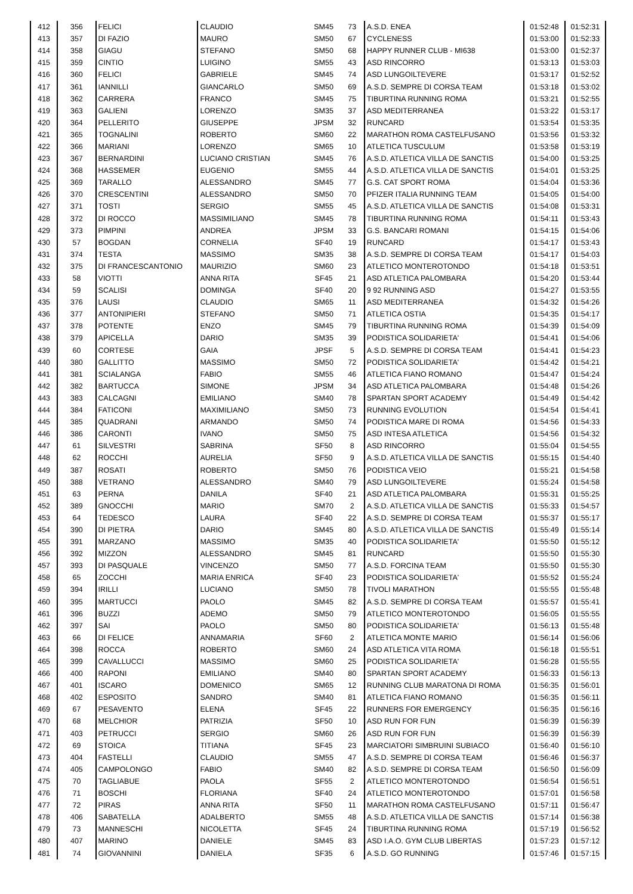| 412 | 356 | FELICI | CLAUDIO | SM45 | 73 | A.S.D. ENEA | 01:52:48 | 01:52:31 |
| 413 | 357 | DI FAZIO | MAURO | SM50 | 67 | CYCLENESS | 01:53:00 | 01:52:33 |
| 414 | 358 | GIAGU | STEFANO | SM50 | 68 | HAPPY RUNNER CLUB - MI638 | 01:53:00 | 01:52:37 |
| 415 | 359 | CINTIO | LUIGINO | SM55 | 43 | ASD RINCORRO | 01:53:13 | 01:53:03 |
| 416 | 360 | FELICI | GABRIELE | SM45 | 74 | ASD LUNGOILTEVERE | 01:53:17 | 01:52:52 |
| 417 | 361 | IANNILLI | GIANCARLO | SM50 | 69 | A.S.D. SEMPRE DI CORSA TEAM | 01:53:18 | 01:53:02 |
| 418 | 362 | CARRERA | FRANCO | SM45 | 75 | TIBURTINA RUNNING ROMA | 01:53:21 | 01:52:55 |
| 419 | 363 | GALIENI | LORENZO | SM35 | 37 | ASD MEDITERRANEA | 01:53:22 | 01:53:17 |
| 420 | 364 | PELLERITO | GIUSEPPE | JPSM | 32 | RUNCARD | 01:53:54 | 01:53:35 |
| 421 | 365 | TOGNALINI | ROBERTO | SM60 | 22 | MARATHON ROMA CASTELFUSANO | 01:53:56 | 01:53:32 |
| 422 | 366 | MARIANI | LORENZO | SM65 | 10 | ATLETICA TUSCULUM | 01:53:58 | 01:53:19 |
| 423 | 367 | BERNARDINI | LUCIANO CRISTIAN | SM45 | 76 | A.S.D. ATLETICA VILLA DE SANCTIS | 01:54:00 | 01:53:25 |
| 424 | 368 | HASSEMER | EUGENIO | SM55 | 44 | A.S.D. ATLETICA VILLA DE SANCTIS | 01:54:01 | 01:53:25 |
| 425 | 369 | TARALLO | ALESSANDRO | SM45 | 77 | G.S. CAT SPORT ROMA | 01:54:04 | 01:53:36 |
| 426 | 370 | CRESCENTINI | ALESSANDRO | SM50 | 70 | PFIZER ITALIA RUNNING TEAM | 01:54:05 | 01:54:00 |
| 427 | 371 | TOSTI | SERGIO | SM55 | 45 | A.S.D. ATLETICA VILLA DE SANCTIS | 01:54:08 | 01:53:31 |
| 428 | 372 | DI ROCCO | MASSIMILIANO | SM45 | 78 | TIBURTINA RUNNING ROMA | 01:54:11 | 01:53:43 |
| 429 | 373 | PIMPINI | ANDREA | JPSM | 33 | G.S. BANCARI ROMANI | 01:54:15 | 01:54:06 |
| 430 | 57 | BOGDAN | CORNELIA | SF40 | 19 | RUNCARD | 01:54:17 | 01:53:43 |
| 431 | 374 | TESTA | MASSIMO | SM35 | 38 | A.S.D. SEMPRE DI CORSA TEAM | 01:54:17 | 01:54:03 |
| 432 | 375 | DI FRANCESCANTONIO | MAURIZIO | SM60 | 23 | ATLETICO MONTEROTONDO | 01:54:18 | 01:53:51 |
| 433 | 58 | VIOTTI | ANNA RITA | SF45 | 21 | ASD ATLETICA PALOMBARA | 01:54:20 | 01:53:44 |
| 434 | 59 | SCALISI | DOMINGA | SF40 | 20 | 9 92 RUNNING ASD | 01:54:27 | 01:53:55 |
| 435 | 376 | LAUSI | CLAUDIO | SM65 | 11 | ASD MEDITERRANEA | 01:54:32 | 01:54:26 |
| 436 | 377 | ANTONIPIERI | STEFANO | SM50 | 71 | ATLETICA OSTIA | 01:54:35 | 01:54:17 |
| 437 | 378 | POTENTE | ENZO | SM45 | 79 | TIBURTINA RUNNING ROMA | 01:54:39 | 01:54:09 |
| 438 | 379 | APICELLA | DARIO | SM35 | 39 | PODISTICA SOLIDARIETA' | 01:54:41 | 01:54:06 |
| 439 | 60 | CORTESE | GAIA | JPSF | 5 | A.S.D. SEMPRE DI CORSA TEAM | 01:54:41 | 01:54:23 |
| 440 | 380 | GALLITTO | MASSIMO | SM50 | 72 | PODISTICA SOLIDARIETA' | 01:54:42 | 01:54:21 |
| 441 | 381 | SCIALANGA | FABIO | SM55 | 46 | ATLETICA FIANO ROMANO | 01:54:47 | 01:54:24 |
| 442 | 382 | BARTUCCA | SIMONE | JPSM | 34 | ASD ATLETICA PALOMBARA | 01:54:48 | 01:54:26 |
| 443 | 383 | CALCAGNI | EMILIANO | SM40 | 78 | SPARTAN SPORT ACADEMY | 01:54:49 | 01:54:42 |
| 444 | 384 | FATICONI | MAXIMILIANO | SM50 | 73 | RUNNING EVOLUTION | 01:54:54 | 01:54:41 |
| 445 | 385 | QUADRANI | ARMANDO | SM50 | 74 | PODISTICA MARE DI ROMA | 01:54:56 | 01:54:33 |
| 446 | 386 | CARONTI | IVANO | SM50 | 75 | ASD INTESA ATLETICA | 01:54:56 | 01:54:32 |
| 447 | 61 | SILVESTRI | SABRINA | SF50 | 8 | ASD RINCORRO | 01:55:04 | 01:54:55 |
| 448 | 62 | ROCCHI | AURELIA | SF50 | 9 | A.S.D. ATLETICA VILLA DE SANCTIS | 01:55:15 | 01:54:40 |
| 449 | 387 | ROSATI | ROBERTO | SM50 | 76 | PODISTICA VEIO | 01:55:21 | 01:54:58 |
| 450 | 388 | VETRANO | ALESSANDRO | SM40 | 79 | ASD LUNGOILTEVERE | 01:55:24 | 01:54:58 |
| 451 | 63 | PERNA | DANILA | SF40 | 21 | ASD ATLETICA PALOMBARA | 01:55:31 | 01:55:25 |
| 452 | 389 | GNOCCHI | MARIO | SM70 | 2 | A.S.D. ATLETICA VILLA DE SANCTIS | 01:55:33 | 01:54:57 |
| 453 | 64 | TEDESCO | LAURA | SF40 | 22 | A.S.D. SEMPRE DI CORSA TEAM | 01:55:37 | 01:55:17 |
| 454 | 390 | DI PIETRA | DARIO | SM45 | 80 | A.S.D. ATLETICA VILLA DE SANCTIS | 01:55:49 | 01:55:14 |
| 455 | 391 | MARZANO | MASSIMO | SM35 | 40 | PODISTICA SOLIDARIETA' | 01:55:50 | 01:55:12 |
| 456 | 392 | MIZZON | ALESSANDRO | SM45 | 81 | RUNCARD | 01:55:50 | 01:55:30 |
| 457 | 393 | DI PASQUALE | VINCENZO | SM50 | 77 | A.S.D. FORCINA TEAM | 01:55:50 | 01:55:30 |
| 458 | 65 | ZOCCHI | MARIA ENRICA | SF40 | 23 | PODISTICA SOLIDARIETA' | 01:55:52 | 01:55:24 |
| 459 | 394 | IRILLI | LUCIANO | SM50 | 78 | TIVOLI MARATHON | 01:55:55 | 01:55:48 |
| 460 | 395 | MARTUCCI | PAOLO | SM45 | 82 | A.S.D. SEMPRE DI CORSA TEAM | 01:55:57 | 01:55:41 |
| 461 | 396 | BUZZI | ADEMO | SM50 | 79 | ATLETICO MONTEROTONDO | 01:56:05 | 01:55:55 |
| 462 | 397 | SAI | PAOLO | SM50 | 80 | PODISTICA SOLIDARIETA' | 01:56:13 | 01:55:48 |
| 463 | 66 | DI FELICE | ANNAMARIA | SF60 | 2 | ATLETICA MONTE MARIO | 01:56:14 | 01:56:06 |
| 464 | 398 | ROCCA | ROBERTO | SM60 | 24 | ASD ATLETICA VITA ROMA | 01:56:18 | 01:55:51 |
| 465 | 399 | CAVALLUCCI | MASSIMO | SM60 | 25 | PODISTICA SOLIDARIETA' | 01:56:28 | 01:55:55 |
| 466 | 400 | RAPONI | EMILIANO | SM40 | 80 | SPARTAN SPORT ACADEMY | 01:56:33 | 01:56:13 |
| 467 | 401 | ISCARO | DOMENICO | SM65 | 12 | RUNNING CLUB MARATONA DI ROMA | 01:56:35 | 01:56:01 |
| 468 | 402 | ESPOSITO | SANDRO | SM40 | 81 | ATLETICA FIANO ROMANO | 01:56:35 | 01:56:11 |
| 469 | 67 | PESAVENTO | ELENA | SF45 | 22 | RUNNERS FOR EMERGENCY | 01:56:35 | 01:56:16 |
| 470 | 68 | MELCHIOR | PATRIZIA | SF50 | 10 | ASD RUN FOR FUN | 01:56:39 | 01:56:39 |
| 471 | 403 | PETRUCCI | SERGIO | SM60 | 26 | ASD RUN FOR FUN | 01:56:39 | 01:56:39 |
| 472 | 69 | STOICA | TITIANA | SF45 | 23 | MARCIATORI SIMBRUINI SUBIACO | 01:56:40 | 01:56:10 |
| 473 | 404 | FASTELLI | CLAUDIO | SM55 | 47 | A.S.D. SEMPRE DI CORSA TEAM | 01:56:46 | 01:56:37 |
| 474 | 405 | CAMPOLONGO | FABIO | SM40 | 82 | A.S.D. SEMPRE DI CORSA TEAM | 01:56:50 | 01:56:09 |
| 475 | 70 | TAGLIABUE | PAOLA | SF55 | 2 | ATLETICO MONTEROTONDO | 01:56:54 | 01:56:51 |
| 476 | 71 | BOSCHI | FLORIANA | SF40 | 24 | ATLETICO MONTEROTONDO | 01:57:01 | 01:56:58 |
| 477 | 72 | PIRAS | ANNA RITA | SF50 | 11 | MARATHON ROMA CASTELFUSANO | 01:57:11 | 01:56:47 |
| 478 | 406 | SABATELLA | ADALBERTO | SM55 | 48 | A.S.D. ATLETICA VILLA DE SANCTIS | 01:57:14 | 01:56:38 |
| 479 | 73 | MANNESCHI | NICOLETTA | SF45 | 24 | TIBURTINA RUNNING ROMA | 01:57:19 | 01:56:52 |
| 480 | 407 | MARINO | DANIELE | SM45 | 83 | ASD I.A.O. GYM CLUB LIBERTAS | 01:57:23 | 01:57:12 |
| 481 | 74 | GIOVANNINI | DANIELA | SF35 | 6 | A.S.D. GO RUNNING | 01:57:46 | 01:57:15 |